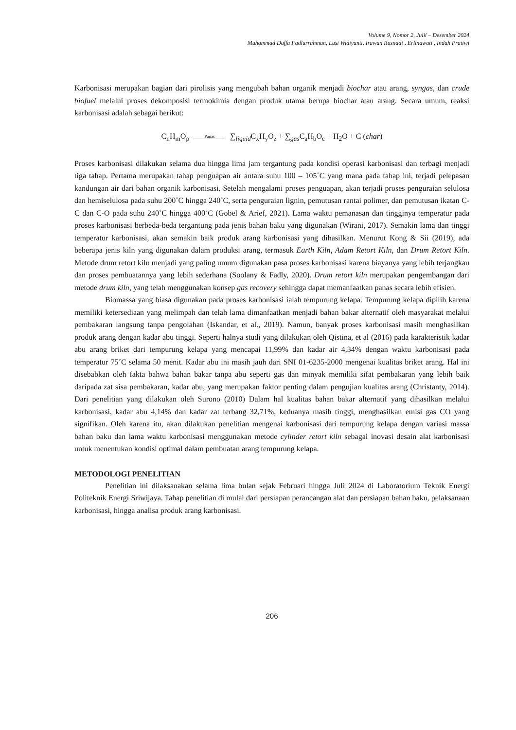Volume 9, Nomor 2, Julii – Desember 2024
Muhammad Daffa Fadlurrahman, Lusi Widiyanti, Irawan Rusnadi , Erlinawati , Indah Pratiwi
Karbonisasi merupakan bagian dari pirolisis yang mengubah bahan organik menjadi biochar atau arang, syngas, dan crude biofuel melalui proses dekomposisi termokimia dengan produk utama berupa biochar atau arang. Secara umum, reaksi karbonisasi adalah sebagai berikut:
C<sub>n</sub>H<sub>m</sub>O<sub>p</sub> Panas ∑<sub>liquid</sub>C<sub>x</sub>H<sub>y</sub>O<sub>z</sub> + ∑<sub>gas</sub>C<sub>a</sub>H<sub>b</sub>O<sub>c</sub> + H<sub>2</sub>O + C (char)
Proses karbonisasi dilakukan selama dua hingga lima jam tergantung pada kondisi operasi karbonisasi dan terbagi menjadi tiga tahap. Pertama merupakan tahap penguapan air antara suhu 100 – 105˚C yang mana pada tahap ini, terjadi pelepasan kandungan air dari bahan organik karbonisasi. Setelah mengalami proses penguapan, akan terjadi proses penguraian selulosa dan hemiselulosa pada suhu 200˚C hingga 240˚C, serta penguraian lignin, pemutusan rantai polimer, dan pemutusan ikatan C-C dan C-O pada suhu 240˚C hingga 400˚C (Gobel & Arief, 2021). Lama waktu pemanasan dan tingginya temperatur pada proses karbonisasi berbeda-beda tergantung pada jenis bahan baku yang digunakan (Wirani, 2017). Semakin lama dan tinggi temperatur karbonisasi, akan semakin baik produk arang karbonisasi yang dihasilkan. Menurut Kong & Sii (2019), ada beberapa jenis kiln yang digunakan dalam produksi arang, termasuk Earth Kiln, Adam Retort Kiln, dan Drum Retort Kiln. Metode drum retort kiln menjadi yang paling umum digunakan pasa proses karbonisasi karena biayanya yang lebih terjangkau dan proses pembuatannya yang lebih sederhana (Soolany & Fadly, 2020). Drum retort kiln merupakan pengembangan dari metode drum kiln, yang telah menggunakan konsep gas recovery sehingga dapat memanfaatkan panas secara lebih efisien.
Biomassa yang biasa digunakan pada proses karbonisasi ialah tempurung kelapa. Tempurung kelapa dipilih karena memiliki ketersediaan yang melimpah dan telah lama dimanfaatkan menjadi bahan bakar alternatif oleh masyarakat melalui pembakaran langsung tanpa pengolahan (Iskandar, et al., 2019). Namun, banyak proses karbonisasi masih menghasilkan produk arang dengan kadar abu tinggi. Seperti halnya studi yang dilakukan oleh Qistina, et al (2016) pada karakteristik kadar abu arang briket dari tempurung kelapa yang mencapai 11,99% dan kadar air 4,34% dengan waktu karbonisasi pada temperatur 75˚C selama 50 menit. Kadar abu ini masih jauh dari SNI 01-6235-2000 mengenai kualitas briket arang. Hal ini disebabkan oleh fakta bahwa bahan bakar tanpa abu seperti gas dan minyak memiliki sifat pembakaran yang lebih baik daripada zat sisa pembakaran, kadar abu, yang merupakan faktor penting dalam pengujian kualitas arang (Christanty, 2014). Dari penelitian yang dilakukan oleh Surono (2010) Dalam hal kualitas bahan bakar alternatif yang dihasilkan melalui karbonisasi, kadar abu 4,14% dan kadar zat terbang 32,71%, keduanya masih tinggi, menghasilkan emisi gas CO yang signifikan. Oleh karena itu, akan dilakukan penelitian mengenai karbonisasi dari tempurung kelapa dengan variasi massa bahan baku dan lama waktu karbonisasi menggunakan metode cylinder retort kiln sebagai inovasi desain alat karbonisasi untuk menentukan kondisi optimal dalam pembuatan arang tempurung kelapa.
METODOLOGI PENELITIAN
Penelitian ini dilaksanakan selama lima bulan sejak Februari hingga Juli 2024 di Laboratorium Teknik Energi Politeknik Energi Sriwijaya. Tahap penelitian di mulai dari persiapan perancangan alat dan persiapan bahan baku, pelaksanaan karbonisasi, hingga analisa produk arang karbonisasi.
206